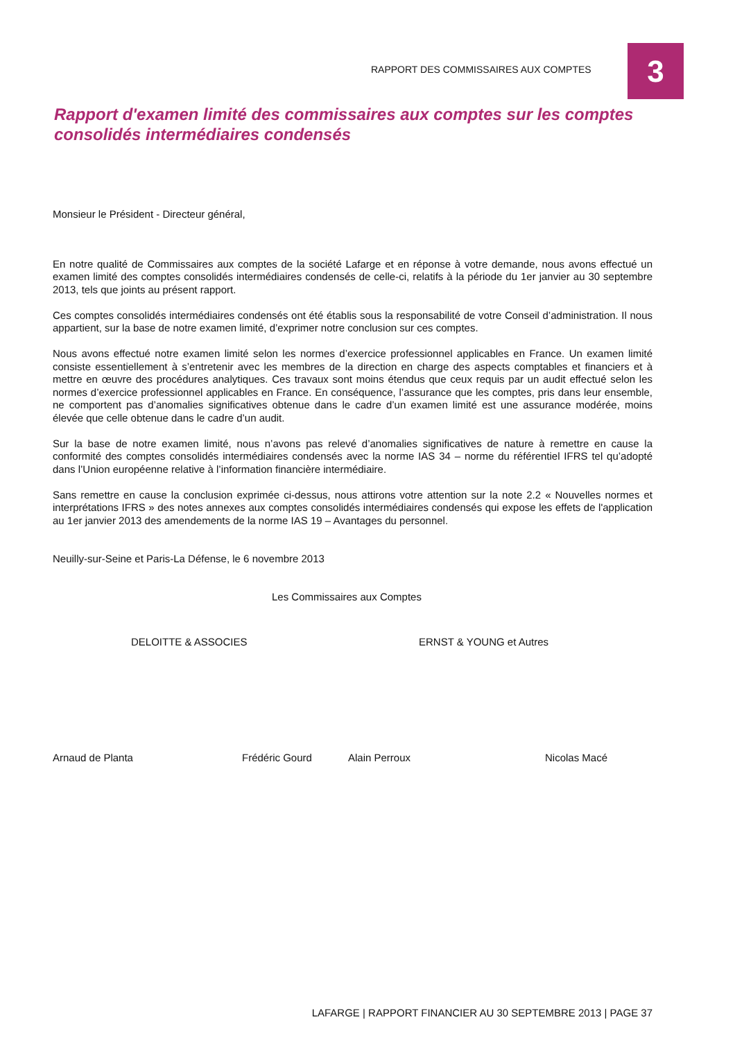RAPPORT DES COMMISSAIRES AUX COMPTES
3
Rapport d'examen limité des commissaires aux comptes sur les comptes consolidés intermédiaires condensés
Monsieur le Président - Directeur général,
En notre qualité de Commissaires aux comptes de la société Lafarge et en réponse à votre demande, nous avons effectué un examen limité des comptes consolidés intermédiaires condensés de celle-ci, relatifs à la période du 1er janvier au 30 septembre 2013, tels que joints au présent rapport.
Ces comptes consolidés intermédiaires condensés ont été établis sous la responsabilité de votre Conseil d’administration. Il nous appartient, sur la base de notre examen limité, d’exprimer notre conclusion sur ces comptes.
Nous avons effectué notre examen limité selon les normes d’exercice professionnel applicables en France. Un examen limité consiste essentiellement à s’entretenir avec les membres de la direction en charge des aspects comptables et financiers et à mettre en œuvre des procédures analytiques. Ces travaux sont moins étendus que ceux requis par un audit effectué selon les normes d’exercice professionnel applicables en France. En conséquence, l’assurance que les comptes, pris dans leur ensemble, ne comportent pas d’anomalies significatives obtenue dans le cadre d’un examen limité est une assurance modérée, moins élevée que celle obtenue dans le cadre d’un audit.
Sur la base de notre examen limité, nous n’avons pas relevé d’anomalies significatives de nature à remettre en cause la conformité des comptes consolidés intermédiaires condensés avec la norme IAS 34 – norme du référentiel IFRS tel qu’adopté dans l’Union européenne relative à l’information financière intermédiaire.
Sans remettre en cause la conclusion exprimée ci-dessus, nous attirons votre attention sur la note 2.2 « Nouvelles normes et interprétations IFRS » des notes annexes aux comptes consolidés intermédiaires condensés qui expose les effets de l'application au 1er janvier 2013 des amendements de la norme IAS 19 – Avantages du personnel.
Neuilly-sur-Seine et Paris-La Défense, le 6 novembre 2013
Les Commissaires aux Comptes
DELOITTE & ASSOCIES ERNST & YOUNG et Autres
Arnaud de Planta Frédéric Gourd Alain Perroux Nicolas Macé
LAFARGE | RAPPORT FINANCIER AU 30 SEPTEMBRE 2013 | PAGE 37